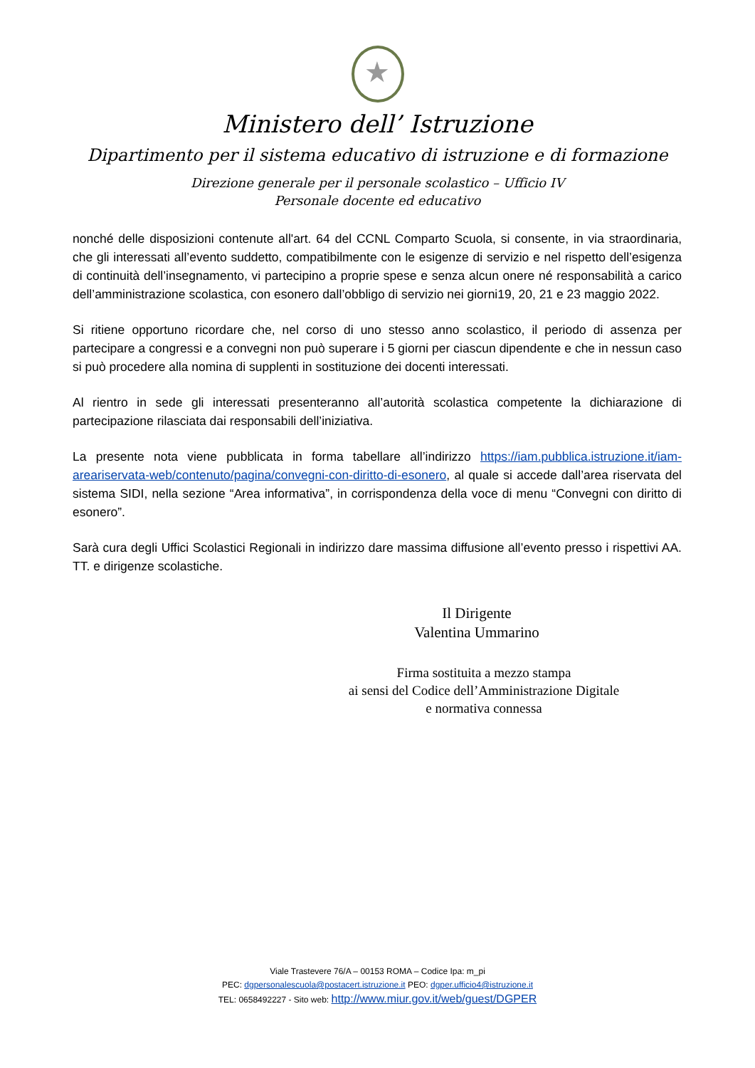★
Ministero dell’ Istruzione
Dipartimento per il sistema educativo di istruzione e di formazione
Direzione generale per il personale scolastico – Ufficio IV
Personale docente ed educativo
nonché delle disposizioni contenute all'art. 64 del CCNL Comparto Scuola, si consente, in via straordinaria, che gli interessati all’evento suddetto, compatibilmente con le esigenze di servizio e nel rispetto dell’esigenza di continuità dell’insegnamento, vi partecipino a proprie spese e senza alcun onere né responsabilità a carico dell’amministrazione scolastica, con esonero dall’obbligo di servizio nei giorni19, 20, 21 e 23 maggio 2022.
Si ritiene opportuno ricordare che, nel corso di uno stesso anno scolastico, il periodo di assenza per partecipare a congressi e a convegni non può superare i 5 giorni per ciascun dipendente e che in nessun caso si può procedere alla nomina di supplenti in sostituzione dei docenti interessati.
Al rientro in sede gli interessati presenteranno all’autorità scolastica competente la dichiarazione di partecipazione rilasciata dai responsabili dell’iniziativa.
La presente nota viene pubblicata in forma tabellare all’indirizzo https://iam.pubblica.istruzione.it/iam-areariservata-web/contenuto/pagina/convegni-con-diritto-di-esonero, al quale si accede dall’area riservata del sistema SIDI, nella sezione “Area informativa”, in corrispondenza della voce di menu “Convegni con diritto di esonero”.
Sarà cura degli Uffici Scolastici Regionali in indirizzo dare massima diffusione all’evento presso i rispettivi AA. TT. e dirigenze scolastiche.
Il Dirigente
Valentina Ummarino
Firma sostituita a mezzo stampa
ai sensi del Codice dell’Amministrazione Digitale
e normativa connessa
Viale Trastevere 76/A – 00153 ROMA – Codice Ipa: m_pi
PEC: dgpersonalescuola@postacert.istruzione.it PEO: dgper.ufficio4@istruzione.it
TEL: 0658492227 - Sito web: http://www.miur.gov.it/web/guest/DGPER